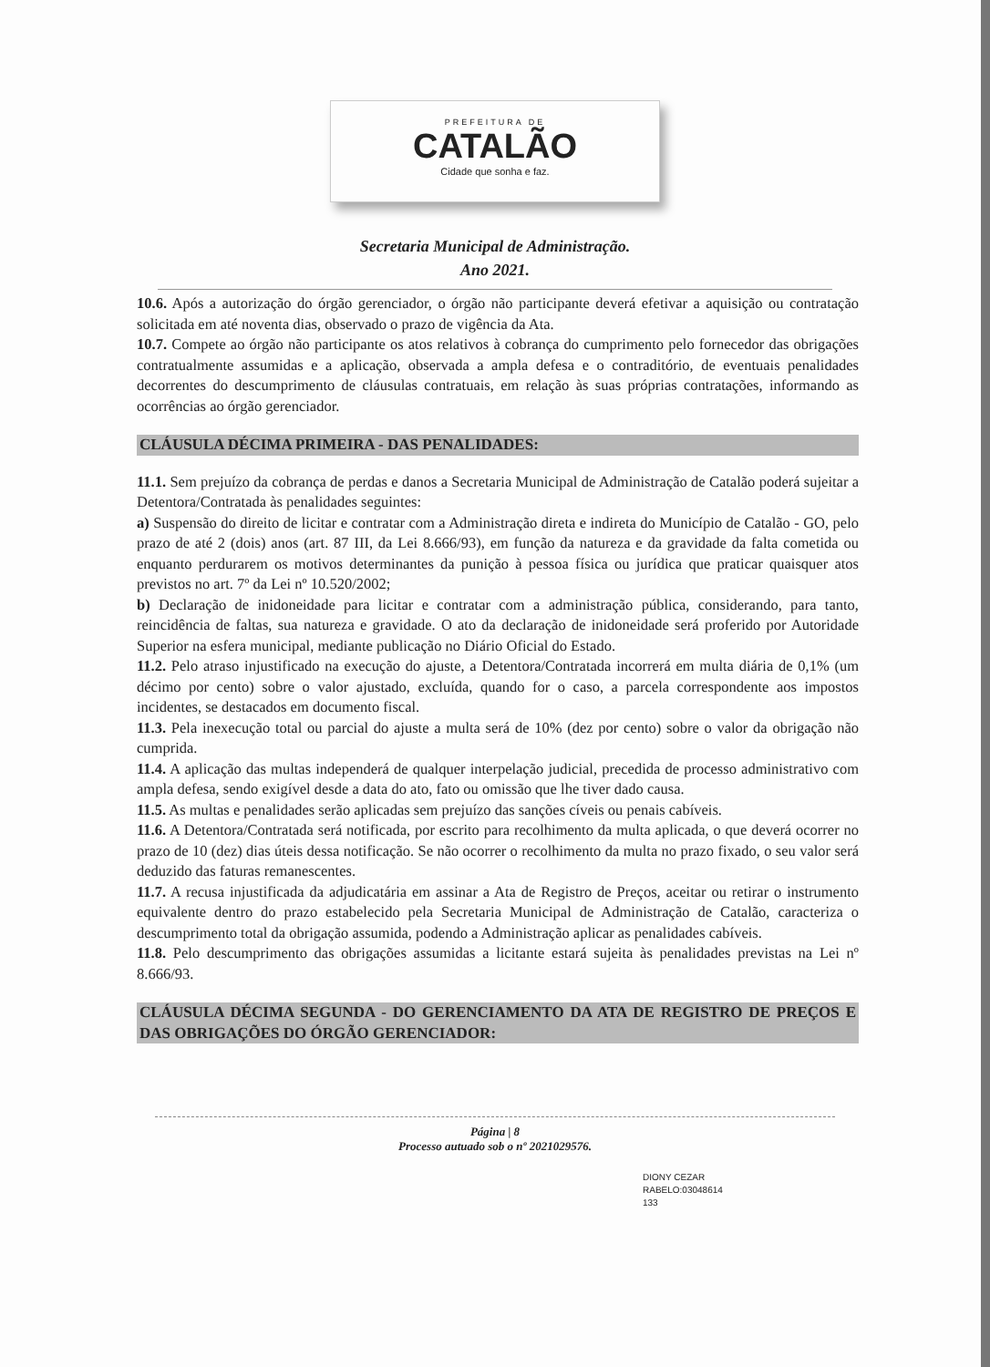PREFEITURA DE
CATALÃO
Cidade que sonha e faz.
Secretaria Municipal de Administração.
Ano 2021.
10.6. Após a autorização do órgão gerenciador, o órgão não participante deverá efetivar a aquisição ou contratação solicitada em até noventa dias, observado o prazo de vigência da Ata.
10.7. Compete ao órgão não participante os atos relativos à cobrança do cumprimento pelo fornecedor das obrigações contratualmente assumidas e a aplicação, observada a ampla defesa e o contraditório, de eventuais penalidades decorrentes do descumprimento de cláusulas contratuais, em relação às suas próprias contratações, informando as ocorrências ao órgão gerenciador.
CLÁUSULA DÉCIMA PRIMEIRA - DAS PENALIDADES:
11.1. Sem prejuízo da cobrança de perdas e danos a Secretaria Municipal de Administração de Catalão poderá sujeitar a Detentora/Contratada às penalidades seguintes:
a) Suspensão do direito de licitar e contratar com a Administração direta e indireta do Município de Catalão - GO, pelo prazo de até 2 (dois) anos (art. 87 III, da Lei 8.666/93), em função da natureza e da gravidade da falta cometida ou enquanto perdurarem os motivos determinantes da punição à pessoa física ou jurídica que praticar quaisquer atos previstos no art. 7º da Lei nº 10.520/2002;
b) Declaração de inidoneidade para licitar e contratar com a administração pública, considerando, para tanto, reincidência de faltas, sua natureza e gravidade. O ato da declaração de inidoneidade será proferido por Autoridade Superior na esfera municipal, mediante publicação no Diário Oficial do Estado.
11.2. Pelo atraso injustificado na execução do ajuste, a Detentora/Contratada incorrerá em multa diária de 0,1% (um décimo por cento) sobre o valor ajustado, excluída, quando for o caso, a parcela correspondente aos impostos incidentes, se destacados em documento fiscal.
11.3. Pela inexecução total ou parcial do ajuste a multa será de 10% (dez por cento) sobre o valor da obrigação não cumprida.
11.4. A aplicação das multas independerá de qualquer interpelação judicial, precedida de processo administrativo com ampla defesa, sendo exigível desde a data do ato, fato ou omissão que lhe tiver dado causa.
11.5. As multas e penalidades serão aplicadas sem prejuízo das sanções cíveis ou penais cabíveis.
11.6. A Detentora/Contratada será notificada, por escrito para recolhimento da multa aplicada, o que deverá ocorrer no prazo de 10 (dez) dias úteis dessa notificação. Se não ocorrer o recolhimento da multa no prazo fixado, o seu valor será deduzido das faturas remanescentes.
11.7. A recusa injustificada da adjudicatária em assinar a Ata de Registro de Preços, aceitar ou retirar o instrumento equivalente dentro do prazo estabelecido pela Secretaria Municipal de Administração de Catalão, caracteriza o descumprimento total da obrigação assumida, podendo a Administração aplicar as penalidades cabíveis.
11.8. Pelo descumprimento das obrigações assumidas a licitante estará sujeita às penalidades previstas na Lei nº 8.666/93.
CLÁUSULA DÉCIMA SEGUNDA - DO GERENCIAMENTO DA ATA DE REGISTRO DE PREÇOS E DAS OBRIGAÇÕES DO ÓRGÃO GERENCIADOR:
DIONY CEZAR
RABELO:03048614
133
Página | 8
Processo autuado sob o nº 2021029576.